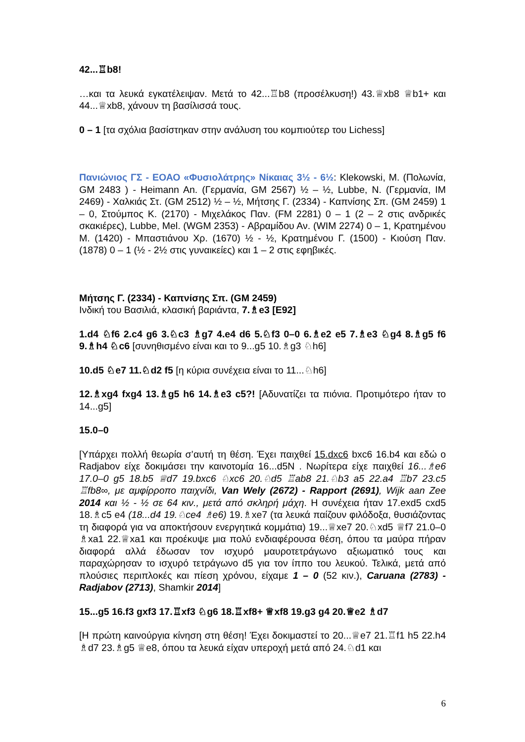42...♖b8!
…και τα λευκά εγκατέλειψαν. Μετά το 42...♖b8 (προσέλκυση!) 43.♕xb8 ♕b1+ και 44...♕xb8, χάνουν τη βασίλισσά τους.
0 – 1 [τα σχόλια βασίστηκαν στην ανάλυση του κομπιούτερ του Lichess]
Πανιώνιος ΓΣ - ΕΟΑΟ «Φυσιολάτρης» Νίκαιας 3½ - 6½: Klekowski, M. (Πολωνία, GM 2483 ) - Heimann An. (Γερμανία, GM 2567) ½ – ½, Lubbe, N. (Γερμανία, IM 2469) - Χαλκιάς Στ. (GM 2512) ½ – ½, Μήτσης Γ. (2334) - Καπνίσης Σπ. (GM 2459) 1 – 0, Στούμπος Κ. (2170) - Μιχελάκος Παν. (FM 2281) 0 – 1 (2 – 2 στις ανδρικές σκακιέρες), Lubbe, Mel. (WGM 2353) - Αβραμίδου Αν. (WIM 2274) 0 – 1, Κρατημένου Μ. (1420) - Μπαστιάνου Χρ. (1670) ½ - ½, Κρατημένου Γ. (1500) - Κιούση Παν. (1878) 0 – 1 (½ - 2½ στις γυναικείες) και 1 – 2 στις εφηβικές.
Μήτσης Γ. (2334) - Καπνίσης Σπ. (GM 2459)
Ινδική του Βασιλιά, κλασική βαριάντα, 7.♗e3 [E92]
1.d4 ♘f6 2.c4 g6 3.♘c3 ♗g7 4.e4 d6 5.♘f3 0–0 6.♗e2 e5 7.♗e3 ♘g4 8.♗g5 f6 9.♗h4 ♘c6 [συνηθισμένο είναι και το 9...g5 10.♗g3 ♘h6]
10.d5 ♘e7 11.♘d2 f5 [η κύρια συνέχεια είναι το 11...♘h6]
12.♗xg4 fxg4 13.♗g5 h6 14.♗e3 c5?! [Αδυνατίζει τα πιόνια. Προτιμότερο ήταν το 14...g5]
15.0–0
[Υπάρχει πολλή θεωρία σ’αυτή τη θέση. Έχει παιχθεί 15.dxc6 bxc6 16.b4 και εδώ ο Radjabov είχε δοκιμάσει την καινοτομία 16...d5N . Νωρίτερα είχε παιχθεί 16...♗e6 17.0–0 g5 18.b5 ♕d7 19.bxc6 ♘xc6 20.♘d5 ♖ab8 21.♘b3 a5 22.a4 ♖b7 23.c5 ♖fb8∞, με αμφίρροπο παιχνίδι, Van Wely (2672) - Rapport (2691), Wijk aan Zee 2014 και ½ - ½ σε 64 κιν., μετά από σκληρή μάχη. Η συνέχεια ήταν 17.exd5 cxd5 18.♗c5 e4 (18...d4 19.♘ce4 ♗e6) 19.♗xe7 (τα λευκά παίζουν φιλόδοξα, θυσιάζοντας τη διαφορά για να αποκτήσουν ενεργητικά κομμάτια) 19...♕xe7 20.♘xd5 ♕f7 21.0–0 ♗xa1 22.♕xa1 και προέκυψε μια πολύ ενδιαφέρουσα θέση, όπου τα μαύρα πήραν διαφορά αλλά έδωσαν τον ισχυρό μαυροτετράγωνο αξιωματικό τους και παραχώρησαν το ισχυρό τετράγωνο d5 για τον ίππο του λευκού. Τελικά, μετά από πλούσιες περιπλοκές και πίεση χρόνου, είχαμε 1 – 0 (52 κιν.), Caruana (2783) - Radjabov (2713), Shamkir 2014]
15...g5 16.f3 gxf3 17.♖xf3 ♘g6 18.♖xf8+ ♕xf8 19.g3 g4 20.♕e2 ♗d7
[Η πρώτη καινούργια κίνηση στη θέση! Έχει δοκιμαστεί το 20...♕e7 21.♖f1 h5 22.h4 ♗d7 23.♗g5 ♕e8, όπου τα λευκά είχαν υπεροχή μετά από 24.♘d1 και
6